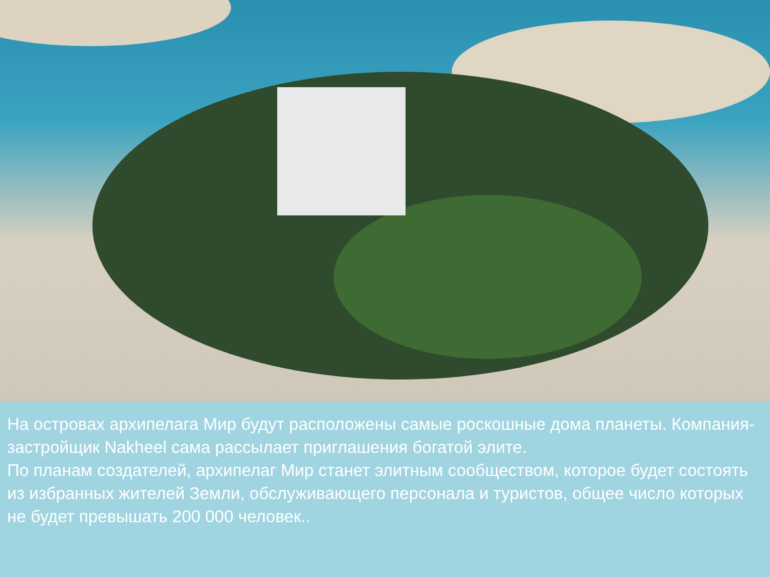На островах архипелага Мир будут расположены самые роскошные дома планеты. Компания-застройщик Nakheel сама рассылает приглашения богатой элите.
По планам создателей, архипелаг Мир станет элитным сообществом, которое будет состоять из избранных жителей Земли, обслуживающего персонала и туристов, общее число которых не будет превышать 200 000 человек..